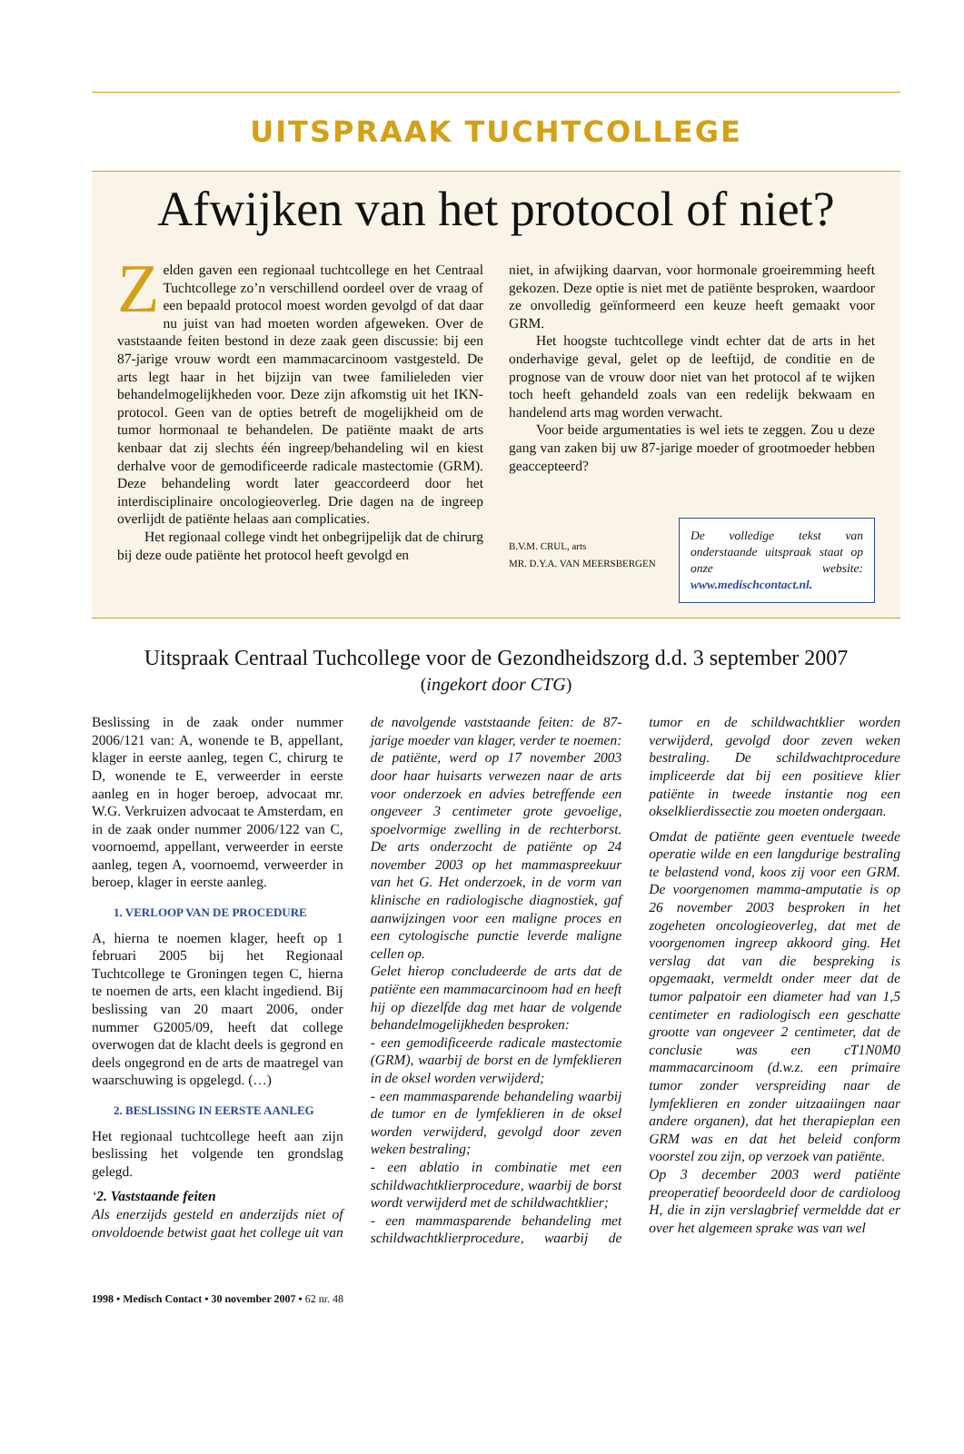UITSPRAAK TUCHTCOLLEGE
Afwijken van het protocol of niet?
Zelden gaven een regionaal tuchtcollege en het Centraal Tuchtcollege zo’n verschillend oordeel over de vraag of een bepaald protocol moest worden gevolgd of dat daar nu juist van had moeten worden afgeweken. Over de vaststaande feiten bestond in deze zaak geen discussie: bij een 87-jarige vrouw wordt een mammacarcinoom vastgesteld. De arts legt haar in het bijzijn van twee familieleden vier behandelmogelijkheden voor. Deze zijn afkomstig uit het IKN-protocol. Geen van de opties betreft de mogelijkheid om de tumor hormonaal te behandelen. De patiënte maakt de arts kenbaar dat zij slechts één ingreep/behandeling wil en kiest derhalve voor de gemodificeerde radicale mastectomie (GRM). Deze behandeling wordt later geaccordeerd door het interdisciplinaire oncologieoverleg. Drie dagen na de ingreep overlijdt de patiënte helaas aan complicaties.
Het regionaal college vindt het onbegrijpelijk dat de chirurg bij deze oude patiënte het protocol heeft gevolgd en
niet, in afwijking daarvan, voor hormonale groeiremming heeft gekozen. Deze optie is niet met de patiënte besproken, waardoor ze onvolledig geïnformeerd een keuze heeft gemaakt voor GRM.
Het hoogste tuchtcollege vindt echter dat de arts in het onderhavige geval, gelet op de leeftijd, de conditie en de prognose van de vrouw door niet van het protocol af te wijken toch heeft gehandeld zoals van een redelijk bekwaam en handelend arts mag worden verwacht.
Voor beide argumentaties is wel iets te zeggen. Zou u deze gang van zaken bij uw 87-jarige moeder of grootmoeder hebben geaccepteerd?
B.V.M. CRUL, arts
MR. D.Y.A. VAN MEERSBERGEN
De volledige tekst van onderstaande uitspraak staat op onze website: www.medischcontact.nl.
Uitspraak Centraal Tuchcollege voor de Gezondheidszorg d.d. 3 september 2007
(ingekort door CTG)
Beslissing in de zaak onder nummer 2006/121 van: A, wonende te B, appellant, klager in eerste aanleg, tegen C, chirurg te D, wonende te E, verweerder in eerste aanleg en in hoger beroep, advocaat mr. W.G. Verkruizen advocaat te Amsterdam, en in de zaak onder nummer 2006/122 van C, voornoemd, appellant, verweerder in eerste aanleg, tegen A, voornoemd, verweerder in beroep, klager in eerste aanleg.
1. VERLOOP VAN DE PROCEDURE
A, hierna te noemen klager, heeft op 1 februari 2005 bij het Regionaal Tuchtcollege te Groningen tegen C, hierna te noemen de arts, een klacht ingediend. Bij beslissing van 20 maart 2006, onder nummer G2005/09, heeft dat college overwogen dat de klacht deels is gegrond en deels ongegrond en de arts de maatregel van waarschuwing is opgelegd. (…)
2. BESLISSING IN EERSTE AANLEG
Het regionaal tuchtcollege heeft aan zijn beslissing het volgende ten grondslag gelegd.
‘2. Vaststaande feiten
Als enerzijds gesteld en anderzijds niet of onvoldoende betwist gaat het college uit van de navolgende vaststaande feiten: de 87-jarige moeder van klager, verder te noemen: de patiënte, werd op 17 november 2003 door haar huisarts verwezen naar de arts voor onderzoek en advies betreffende een ongeveer 3 centimeter grote gevoelige, spoelvormige zwelling in de rechterborst. De arts onderzocht de patiënte op 24 november 2003 op het mammaspreekuur van het G. Het onderzoek, in de vorm van klinische en radiologische diagnostiek, gaf aanwijzingen voor een maligne proces en een cytologische punctie leverde maligne cellen op.
Gelet hierop concludeerde de arts dat de patiënte een mammacarcinoom had en heeft hij op diezelfde dag met haar de volgende behandelmogelijkheden besproken:
- een gemodificeerde radicale mastectomie (GRM), waarbij de borst en de lymfeklieren in de oksel worden verwijderd;
- een mammasparende behandeling waarbij de tumor en de lymfeklieren in de oksel worden verwijderd, gevolgd door zeven weken bestraling;
- een ablatio in combinatie met een schildwachtklierprocedure, waarbij de borst wordt verwijderd met de schildwachtklier;
- een mammasparende behandeling met schildwachtklierprocedure, waarbij de tumor en de schildwachtklier worden verwijderd, gevolgd door zeven weken bestraling. De schildwachtprocedure impliceerde dat bij een positieve klier patiënte in tweede instantie nog een okselklierdissectie zou moeten ondergaan.
Omdat de patiënte geen eventuele tweede operatie wilde en een langdurige bestraling te belastend vond, koos zij voor een GRM. De voorgenomen mamma-amputatie is op 26 november 2003 besproken in het zogeheten oncologieoverleg, dat met de voorgenomen ingreep akkoord ging. Het verslag dat van die bespreking is opgemaakt, vermeldt onder meer dat de tumor palpatoir een diameter had van 1,5 centimeter en radiologisch een geschatte grootte van ongeveer 2 centimeter, dat de conclusie was een cT1N0M0 mammacarcinoom (d.w.z. een primaire tumor zonder verspreiding naar de lymfeklieren en zonder uitzaaiingen naar andere organen), dat het therapieplan een GRM was en dat het beleid conform voorstel zou zijn, op verzoek van patiënte.
Op 3 december 2003 werd patiënte preoperatief beoordeeld door de cardioloog H, die in zijn verslagbrief vermeldde dat er over het algemeen sprake was van wel
1998 • Medisch Contact • 30 november 2007 • 62 nr. 48